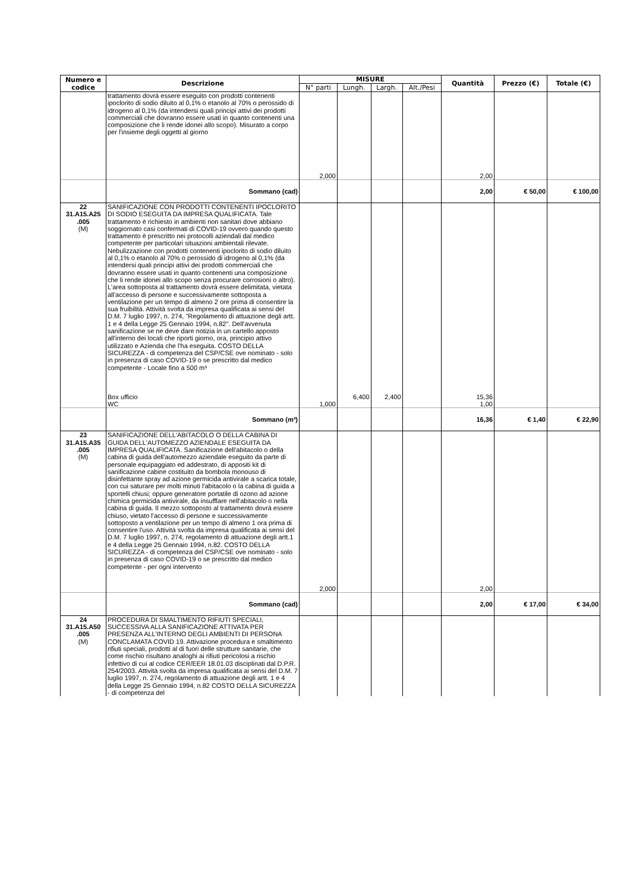| Numero e codice | Descrizione | MISURE | | | | Quantità | Prezzo (€) | Totale (€) |
| --- | --- | --- | --- | --- | --- | --- | --- | --- |
| | | N° parti | Lungh. | Largh. | Alt./Pesi | | | |
| | trattamento dovrà essere eseguito con prodotti contenenti ipoclorito di sodio diluito al 0,1% o etanolo al 70% o perossido di idrogeno al 0,1% (da intendersi quali principi attivi dei prodotti commerciali che dovranno essere usati in quanto contenenti una composizione che li rende idonei allo scopo). Misurato a corpo per l'insieme degli oggetti al giorno | 2,000 | | | | 2,00 | | |
| | Sommano (cad) | | | | | 2,00 | € 50,00 | € 100,00 |
| 22 31.A15.A25 .005 (M) | SANIFICAZIONE CON PRODOTTI CONTENENTI IPOCLORITO DI SODIO ESEGUITA DA IMPRESA QUALIFICATA. Tale trattamento è richiesto in ambienti non sanitari dove abbiano soggiornato casi confermati di COVID-19 ovvero quando questo trattamento è prescritto nei protocolli aziendali dal medico competente per particolari situazioni ambientali rilevate. Nebulizzazione con prodotti contenenti ipoclorito di sodio diluito al 0,1% o etanolo al 70% o perossido di idrogeno al 0,1% (da intendersi quali principi attivi dei prodotti commerciali che dovranno essere usati in quanto contenenti una composizione che li rende idonei allo scopo senza procurare corrosioni o altro). L'area sottoposta al trattamento dovrà essere delimitata, vietata all'accesso di persone e successivamente sottoposta a ventilazione per un tempo di almeno 2 ore prima di consentire la sua fruibilità. Attività svolta da impresa qualificata ai sensi del D.M. 7 luglio 1997, n. 274, "Regolamento di attuazione degli artt. 1 e 4 della Legge 25 Gennaio 1994, n.82". Dell'avvenuta sanificazione se ne deve dare notizia in un cartello apposto all'interno dei locali che riporti giorno, ora, principio attivo utilizzato e Azienda che l'ha eseguita. COSTO DELLA SICUREZZA - di competenza del CSP/CSE ove nominato - solo in presenza di caso COVID-19 o se prescritto dal medico competente - Locale fino a 500 m³ Box ufficio WC | 1,000 | 6,400 | 2,400 | | 15,36 1,00 | | |
| | Sommano (m³) | | | | | 16,36 | € 1,40 | € 22,90 |
| 23 31.A15.A35 .005 (M) | SANIFICAZIONE DELL'ABITACOLO O DELLA CABINA DI GUIDA DELL'AUTOMEZZO AZIENDALE ESEGUITA DA IMPRESA QUALIFICATA. Sanificazione dell'abitacolo o della cabina di guida dell'automezzo aziendale eseguito da parte di personale equipaggiato ed addestrato, di appositi kit di sanificazione cabine costituito da bombola monouso di disinfettante spray ad azione germicida antivirale a scarica totale, con cui saturare per molti minuti l'abitacolo o la cabina di guida a sportelli chiusi; oppure generatore portatile di ozono ad azione chimica germicida antivirale, da insufflare nell'abitacolo o nella cabina di guida. Il mezzo sottoposto al trattamento dovrà essere chiuso, vietato l'accesso di persone e successivamente sottoposto a ventilazione per un tempo di almeno 1 ora prima di consentire l'uso. Attività svolta da impresa qualificata ai sensi del D.M. 7 luglio 1997, n. 274, regolamento di attuazione degli artt.1 e 4 della Legge 25 Gennaio 1994, n.82. COSTO DELLA SICUREZZA - di competenza del CSP/CSE ove nominato - solo in presenza di caso COVID-19 o se prescritto dal medico competente - per ogni intervento | 2,000 | | | | 2,00 | | |
| | Sommano (cad) | | | | | 2,00 | € 17,00 | € 34,00 |
| 24 31.A15.A50 .005 (M) | PROCEDURA DI SMALTIMENTO RIFIUTI SPECIALI, SUCCESSIVA ALLA SANIFICAZIONE ATTIVATA PER PRESENZA ALL'INTERNO DEGLI AMBIENTI DI PERSONA CONCLAMATA COVID 19. Attivazione procedura e smaltimento rifiuti speciali, prodotti al di fuori delle strutture sanitarie, che come rischio risultano analoghi ai rifiuti pericolosi a rischio infettivo di cui al codice CER/EER 18.01.03 disciplinati dal D.P.R. 254/2003. Attività svolta da impresa qualificata ai sensi del D.M. 7 luglio 1997, n. 274, regolamento di attuazione degli artt. 1 e 4 della Legge 25 Gennaio 1994, n.82 COSTO DELLA SICUREZZA - di competenza del | | | | | | | |